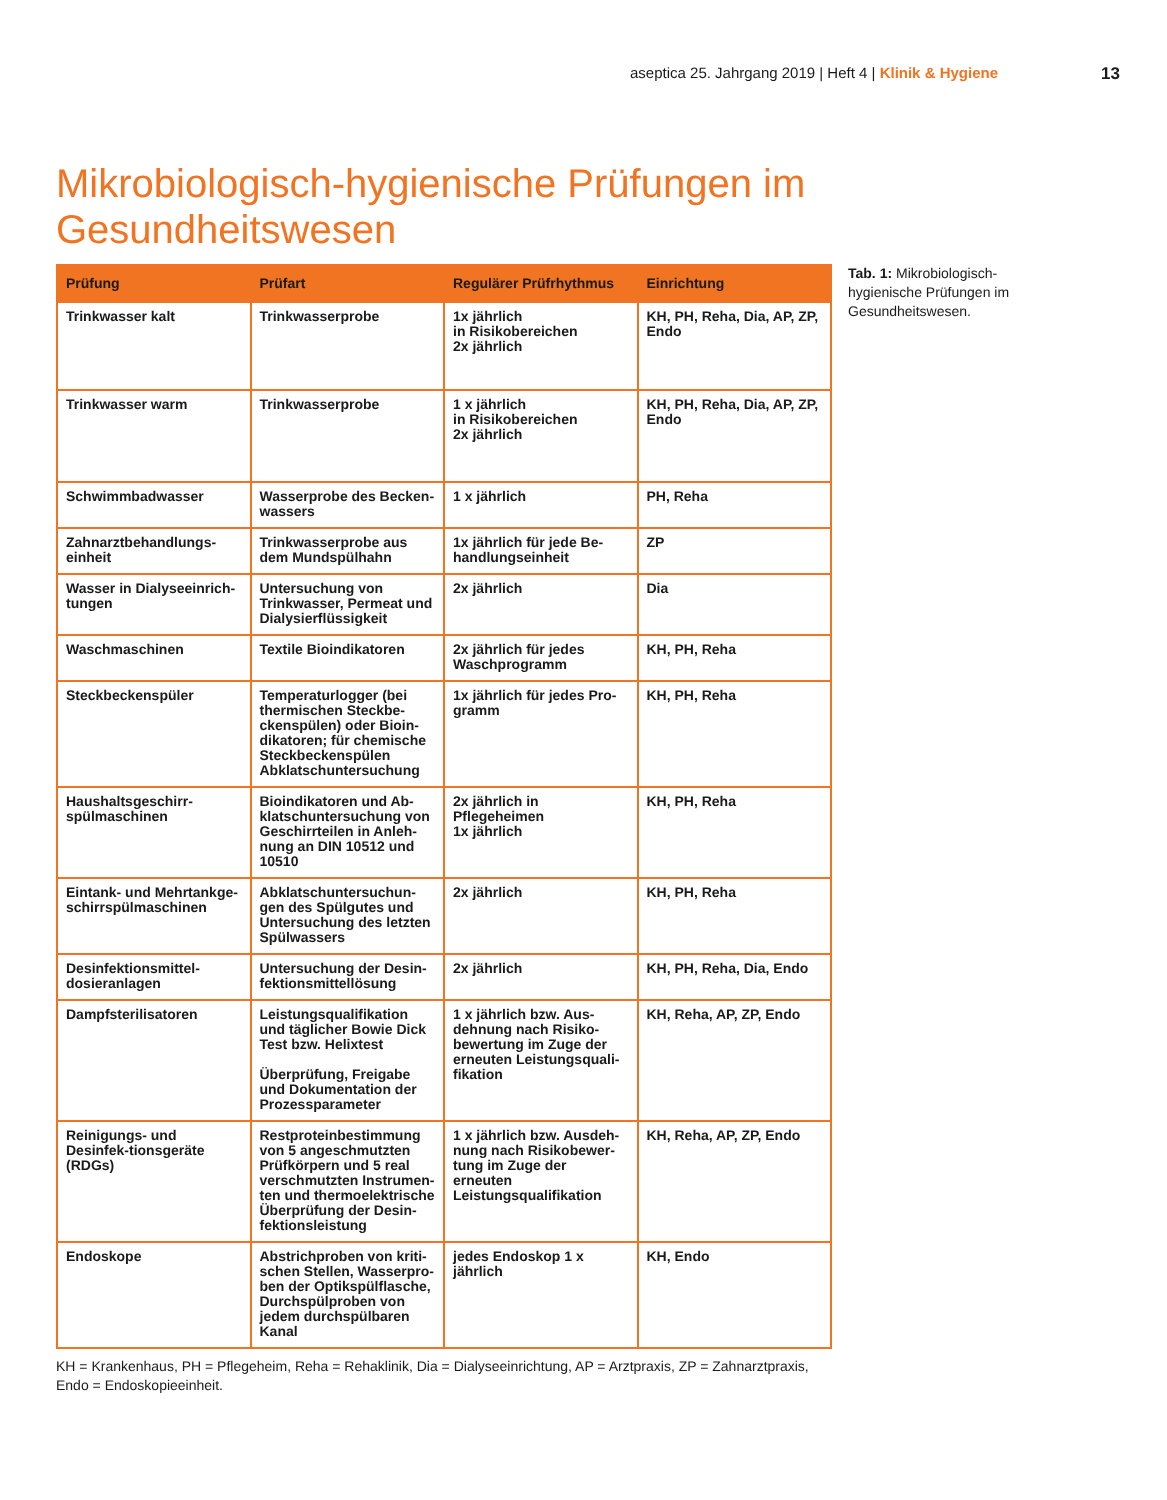aseptica 25. Jahrgang 2019 | Heft 4 | Klinik & Hygiene 13
Mikrobiologisch-hygienische Prüfungen im Gesundheitswesen
| Prüfung | Prüfart | Regulärer Prüfrhythmus | Einrichtung |
| --- | --- | --- | --- |
| Trinkwasser kalt | Trinkwasserprobe | 1x jährlich in Risikobereichen 2x jährlich | KH, PH, Reha, Dia, AP, ZP, Endo |
| Trinkwasser warm | Trinkwasserprobe | 1 x jährlich in Risikobereichen 2x jährlich | KH, PH, Reha, Dia, AP, ZP, Endo |
| Schwimmbadwasser | Wasserprobe des Becken-wassers | 1 x jährlich | PH, Reha |
| Zahnarztbehandlungs-einheit | Trinkwasserprobe aus dem Mundspülhahn | 1x jährlich für jede Be-handlungseinheit | ZP |
| Wasser in Dialyseeinrich-tungen | Untersuchung von Trinkwasser, Permeat und Dialysierflüssigkeit | 2x jährlich | Dia |
| Waschmaschinen | Textile Bioindikatoren | 2x jährlich für jedes Waschprogramm | KH, PH, Reha |
| Steckbeckenspüler | Temperaturlogger (bei thermischen Steckbe-ckenspülen) oder Bioin-dikatoren; für chemische Steckbeckenspülen Abklatschuntersuchung | 1x jährlich für jedes Pro-gramm | KH, PH, Reha |
| Haushaltsgeschirr-spülmaschinen | Bioindikatoren und Ab-klatschuntersuchung von Geschirrteilen in Anleh-nung an DIN 10512 und 10510 | 2x jährlich in Pflegeheimen 1x jährlich | KH, PH, Reha |
| Eintank- und Mehrtankge-schirrspülmaschinen | Abklatschuntersuchun-gen des Spülgutes und Untersuchung des letzten Spülwassers | 2x jährlich | KH, PH, Reha |
| Desinfektionsmittel-dosieranlagen | Untersuchung der Desin-fektionsmittellösung | 2x jährlich | KH, PH, Reha, Dia, Endo |
| Dampfsterilisatoren | Leistungsqualifikation und täglicher Bowie Dick Test bzw. Helixtest Überprüfung, Freigabe und Dokumentation der Prozessparameter | 1 x jährlich bzw. Aus-dehnung nach Risiko-bewertung im Zuge der erneuten Leistungsquali-fikation | KH, Reha, AP, ZP, Endo |
| Reinigungs- und Desinfek-tionsgeräte (RDGs) | Restproteinbestimmung von 5 angeschmutzten Prüfkörpern und 5 real verschmutzten Instrumen-ten und thermoelektrische Überprüfung der Desin-fektionsleistung | 1 x jährlich bzw. Ausdeh-nung nach Risikobewer-tung im Zuge der erneuten Leistungsqualifikation | KH, Reha, AP, ZP, Endo |
| Endoskope | Abstrichproben von kriti-schen Stellen, Wasserpro-ben der Optikspülflasche, Durchspülproben von jedem durchspülbaren Kanal | jedes Endoskop 1 x jährlich | KH, Endo |
KH = Krankenhaus, PH = Pflegeheim, Reha = Rehaklinik, Dia = Dialyseeinrichtung, AP = Arztpraxis, ZP = Zahnarztpraxis, Endo = Endoskopieeinheit.
Tab. 1: Mikrobiologisch-hygienische Prüfungen im Gesundheitswesen.